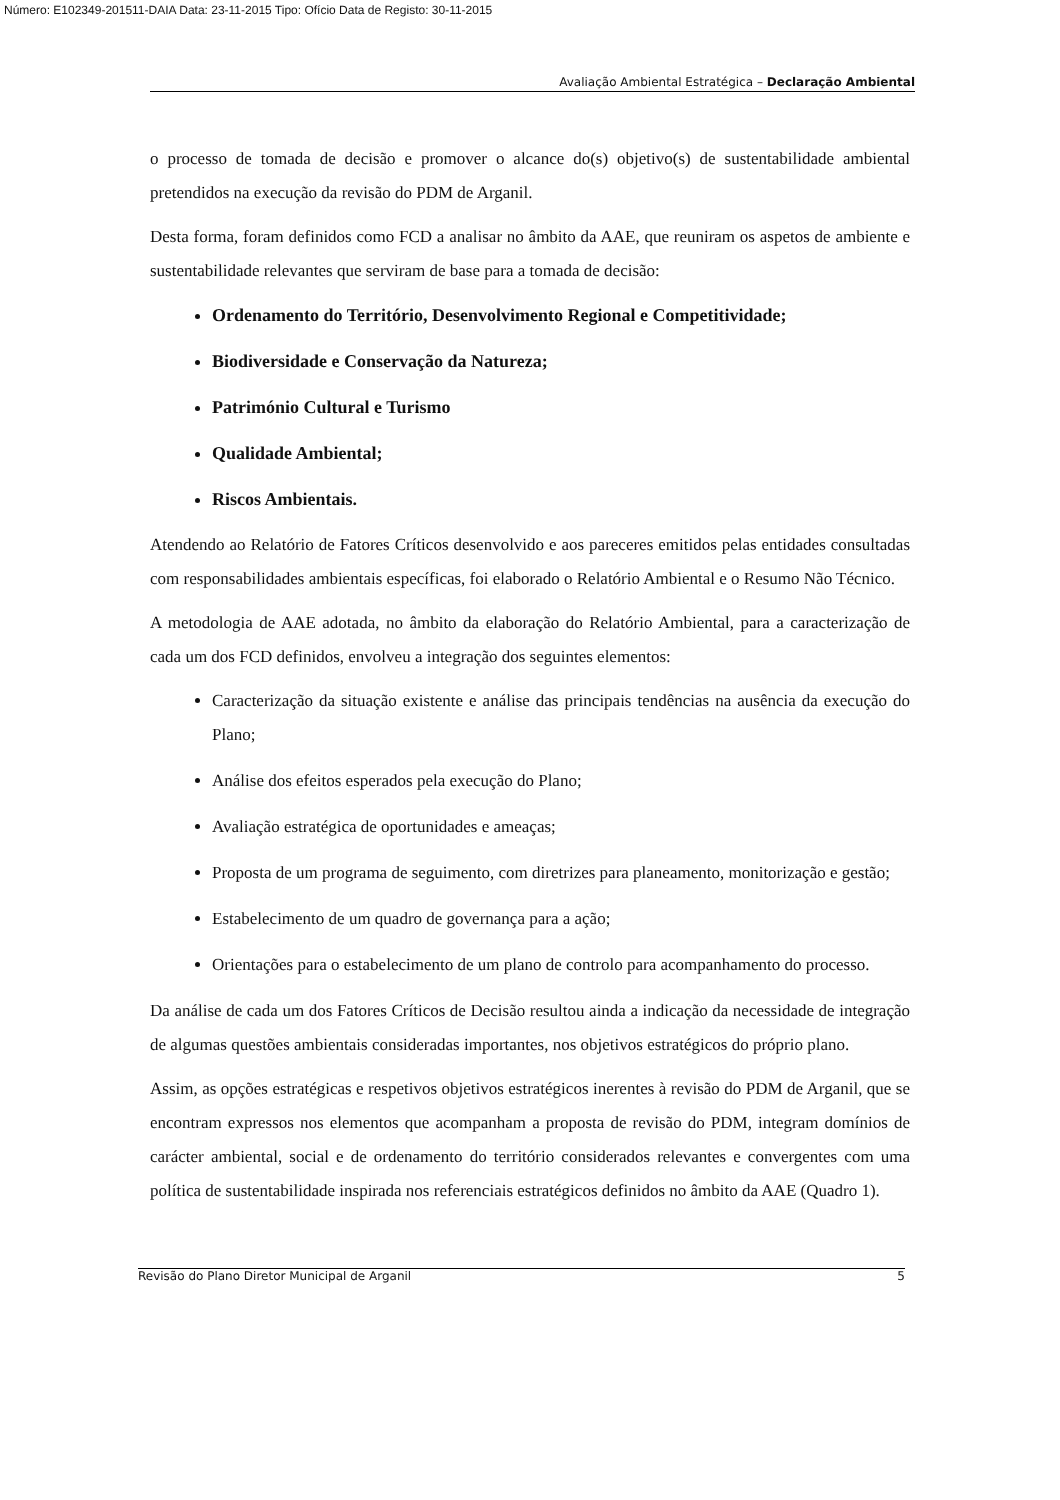Número: E102349-201511-DAIA Data: 23-11-2015 Tipo: Ofício Data de Registo: 30-11-2015
Avaliação Ambiental Estratégica – Declaração Ambiental
o processo de tomada de decisão e promover o alcance do(s) objetivo(s) de sustentabilidade ambiental pretendidos na execução da revisão do PDM de Arganil.
Desta forma, foram definidos como FCD a analisar no âmbito da AAE, que reuniram os aspetos de ambiente e sustentabilidade relevantes que serviram de base para a tomada de decisão:
Ordenamento do Território, Desenvolvimento Regional e Competitividade;
Biodiversidade e Conservação da Natureza;
Património Cultural e Turismo
Qualidade Ambiental;
Riscos Ambientais.
Atendendo ao Relatório de Fatores Críticos desenvolvido e aos pareceres emitidos pelas entidades consultadas com responsabilidades ambientais específicas, foi elaborado o Relatório Ambiental e o Resumo Não Técnico.
A metodologia de AAE adotada, no âmbito da elaboração do Relatório Ambiental, para a caracterização de cada um dos FCD definidos, envolveu a integração dos seguintes elementos:
Caracterização da situação existente e análise das principais tendências na ausência da execução do Plano;
Análise dos efeitos esperados pela execução do Plano;
Avaliação estratégica de oportunidades e ameaças;
Proposta de um programa de seguimento, com diretrizes para planeamento, monitorização e gestão;
Estabelecimento de um quadro de governança para a ação;
Orientações para o estabelecimento de um plano de controlo para acompanhamento do processo.
Da análise de cada um dos Fatores Críticos de Decisão resultou ainda a indicação da necessidade de integração de algumas questões ambientais consideradas importantes, nos objetivos estratégicos do próprio plano.
Assim, as opções estratégicas e respetivos objetivos estratégicos inerentes à revisão do PDM de Arganil, que se encontram expressos nos elementos que acompanham a proposta de revisão do PDM, integram domínios de carácter ambiental, social e de ordenamento do território considerados relevantes e convergentes com uma política de sustentabilidade inspirada nos referenciais estratégicos definidos no âmbito da AAE (Quadro 1).
Revisão do Plano Diretor Municipal de Arganil 5